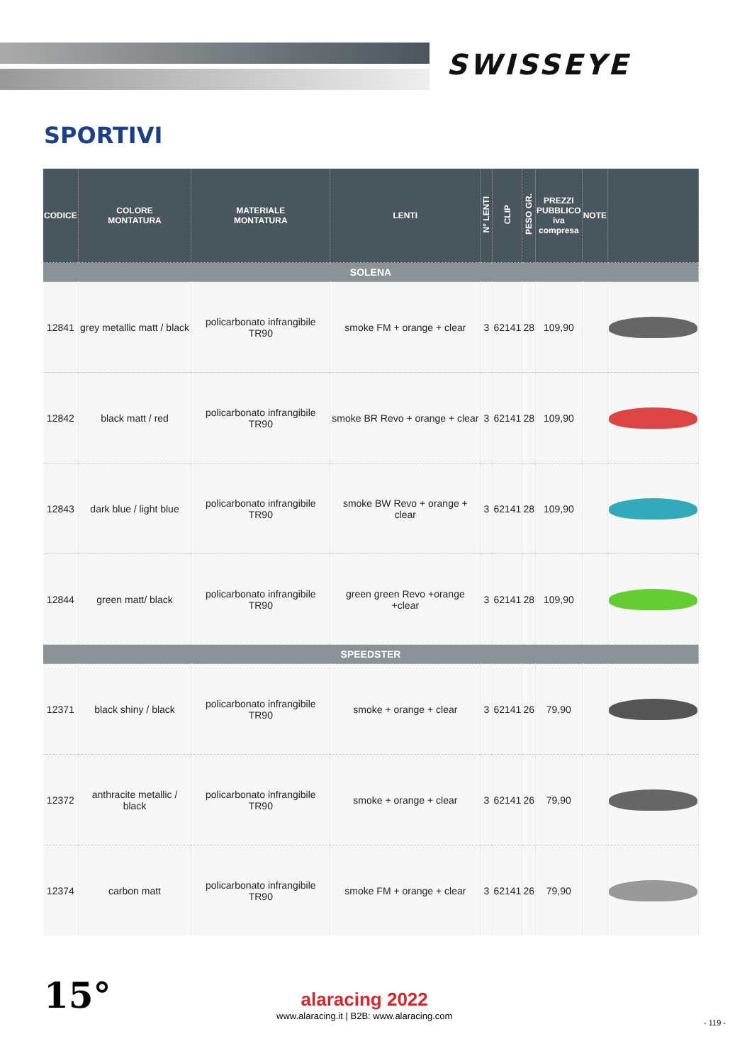SWISSEYE
SPORTIVI
| CODICE | COLORE MONTATURA | MATERIALE MONTATURA | LENTI | N° LENTI | CLIP | PESO GR. | PREZZI PUBBLICO iva compresa | NOTE | |
| --- | --- | --- | --- | --- | --- | --- | --- | --- | --- |
| SOLENA | | | | | | | | | |
| 12841 | grey metallic matt / black | policarbonato infrangibile TR90 | smoke FM + orange + clear | 3 | 62141 | 28 | 109,90 | | |
| 12842 | black matt / red | policarbonato infrangibile TR90 | smoke BR Revo + orange + clear | 3 | 62141 | 28 | 109,90 | | |
| 12843 | dark blue / light blue | policarbonato infrangibile TR90 | smoke BW Revo + orange + clear | 3 | 62141 | 28 | 109,90 | | |
| 12844 | green matt/ black | policarbonato infrangibile TR90 | green green Revo +orange +clear | 3 | 62141 | 28 | 109,90 | | |
| SPEEDSTER | | | | | | | | | |
| 12371 | black shiny / black | policarbonato infrangibile TR90 | smoke + orange + clear | 3 | 62141 | 26 | 79,90 | | |
| 12372 | anthracite metallic / black | policarbonato infrangibile TR90 | smoke + orange + clear | 3 | 62141 | 26 | 79,90 | | |
| 12374 | carbon matt | policarbonato infrangibile TR90 | smoke FM + orange + clear | 3 | 62141 | 26 | 79,90 | | |
15°
alaracing 2022
www.alaracing.it | B2B: www.alaracing.com
- 119 -